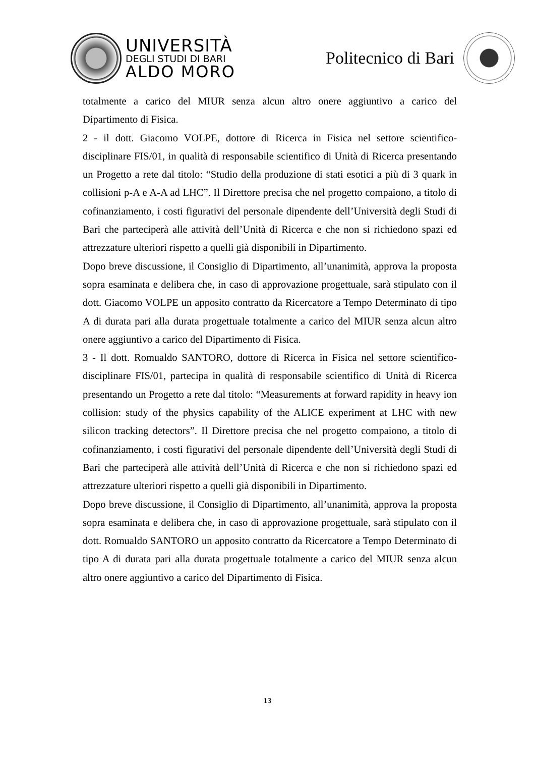UNIVERSITÀ
DEGLI STUDI DI BARI
ALDO MORO
Politecnico di Bari
totalmente a carico del MIUR senza alcun altro onere aggiuntivo a carico del Dipartimento di Fisica.
2 - il dott. Giacomo VOLPE, dottore di Ricerca in Fisica nel settore scientifico-disciplinare FIS/01, in qualità di responsabile scientifico di Unità di Ricerca presentando un Progetto a rete dal titolo: “Studio della produzione di stati esotici a più di 3 quark in collisioni p-A e A-A ad LHC”. Il Direttore precisa che nel progetto compaiono, a titolo di cofinanziamento, i costi figurativi del personale dipendente dell’Università degli Studi di Bari che parteciperà alle attività dell’Unità di Ricerca e che non si richiedono spazi ed attrezzature ulteriori rispetto a quelli già disponibili in Dipartimento.
Dopo breve discussione, il Consiglio di Dipartimento, all’unanimità, approva la proposta sopra esaminata e delibera che, in caso di approvazione progettuale, sarà stipulato con il dott. Giacomo VOLPE un apposito contratto da Ricercatore a Tempo Determinato di tipo A di durata pari alla durata progettuale totalmente a carico del MIUR senza alcun altro onere aggiuntivo a carico del Dipartimento di Fisica.
3 - Il dott. Romualdo SANTORO, dottore di Ricerca in Fisica nel settore scientifico-disciplinare FIS/01, partecipa in qualità di responsabile scientifico di Unità di Ricerca presentando un Progetto a rete dal titolo: “Measurements at forward rapidity in heavy ion collision: study of the physics capability of the ALICE experiment at LHC with new silicon tracking detectors”. Il Direttore precisa che nel progetto compaiono, a titolo di cofinanziamento, i costi figurativi del personale dipendente dell’Università degli Studi di Bari che parteciperà alle attività dell’Unità di Ricerca e che non si richiedono spazi ed attrezzature ulteriori rispetto a quelli già disponibili in Dipartimento.
Dopo breve discussione, il Consiglio di Dipartimento, all’unanimità, approva la proposta sopra esaminata e delibera che, in caso di approvazione progettuale, sarà stipulato con il dott. Romualdo SANTORO un apposito contratto da Ricercatore a Tempo Determinato di tipo A di durata pari alla durata progettuale totalmente a carico del MIUR senza alcun altro onere aggiuntivo a carico del Dipartimento di Fisica.
13